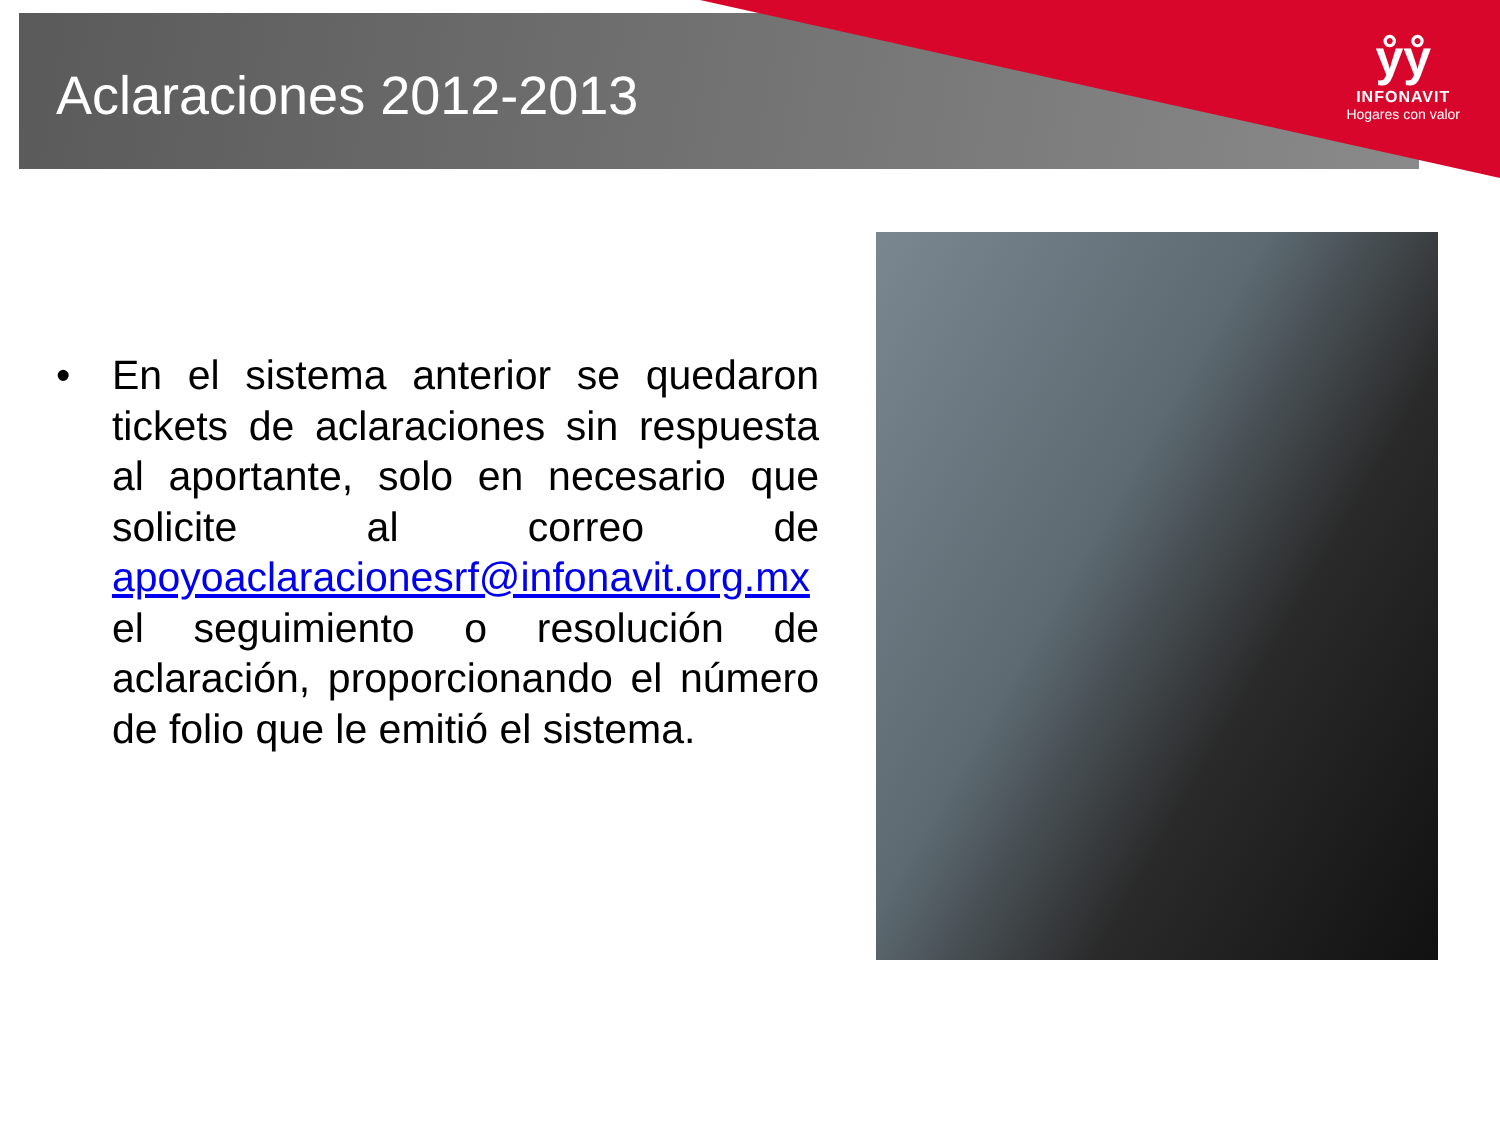Aclaraciones 2012-2013
ẙẙ
INFONAVIT
Hogares con valor
• En el sistema anterior se quedaron tickets de aclaraciones sin respuesta al aportante, solo en necesario que solicite al correo de apoyoaclaracionesrf@infonavit.org.mx el seguimiento o resolución de aclaración, proporcionando el número de folio que le emitió el sistema.